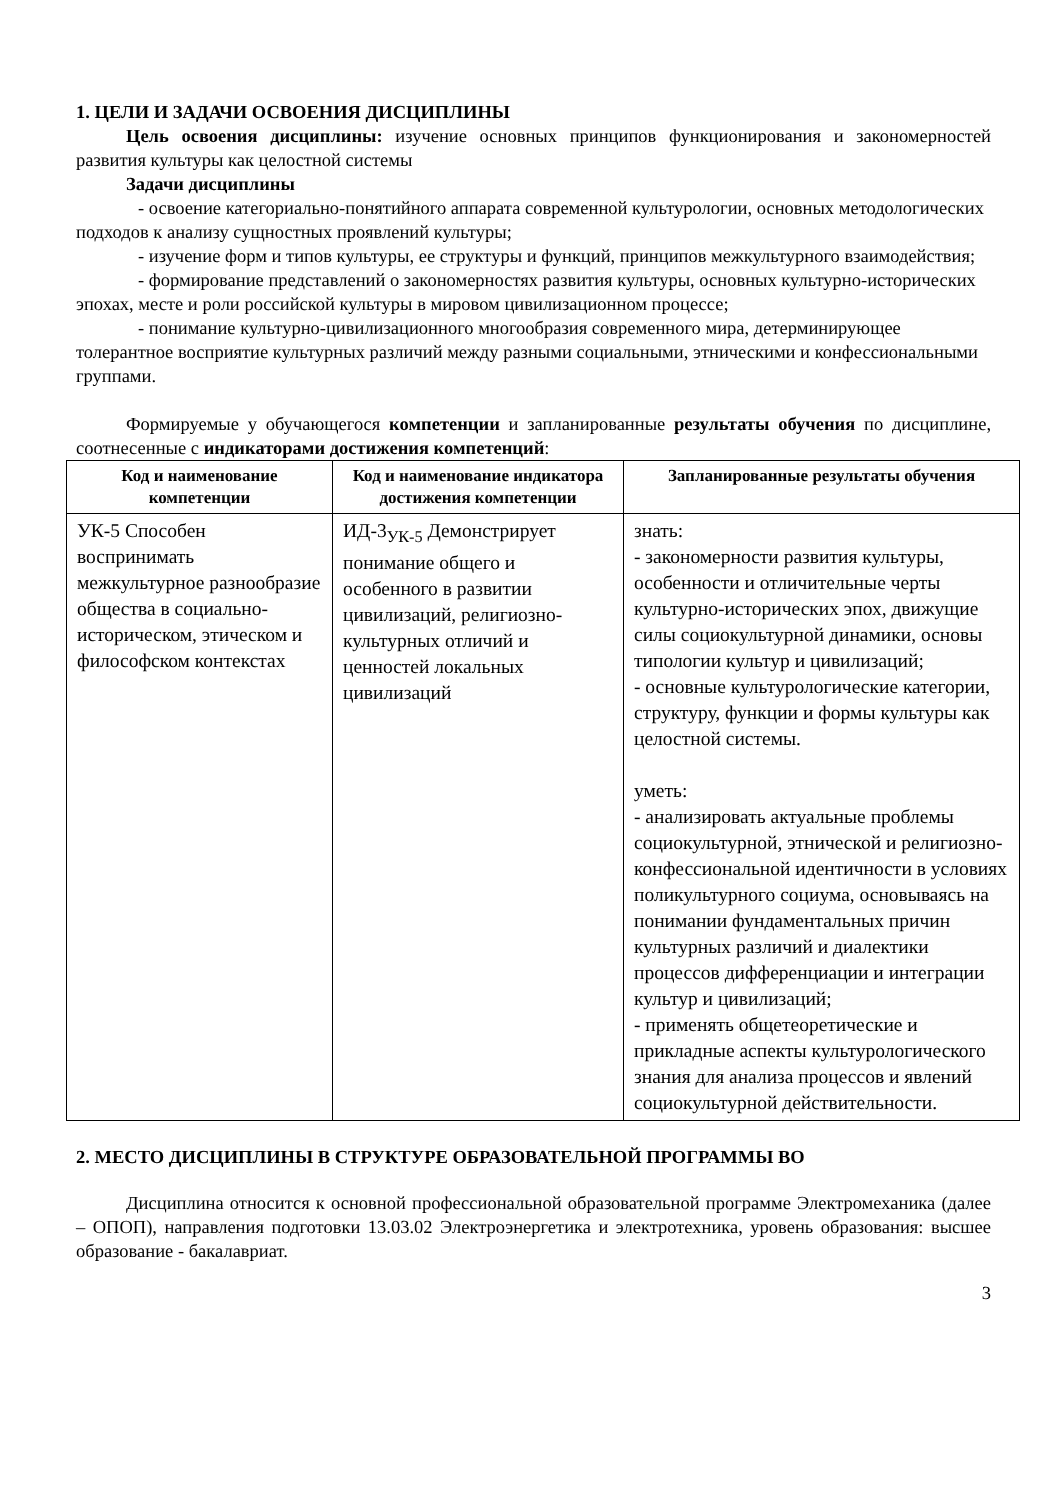1. ЦЕЛИ И ЗАДАЧИ ОСВОЕНИЯ ДИСЦИПЛИНЫ
Цель освоения дисциплины: изучение основных принципов функционирования и закономерностей развития культуры как целостной системы
Задачи дисциплины
- освоение категориально-понятийного аппарата современной культурологии, основных методологических подходов к анализу сущностных проявлений культуры;
- изучение форм и типов культуры, ее структуры и функций, принципов межкультурного взаимодействия;
- формирование представлений о закономерностях развития культуры, основных культурно-исторических эпохах, месте и роли российской культуры в мировом цивилизационном процессе;
- понимание культурно-цивилизационного многообразия современного мира, детерминирующее толерантное восприятие культурных различий между разными социальными, этническими и конфессиональными группами.
Формируемые у обучающегося компетенции и запланированные результаты обучения по дисциплине, соотнесенные с индикаторами достижения компетенций:
| Код и наименование компетенции | Код и наименование индикатора достижения компетенции | Запланированные результаты обучения |
| --- | --- | --- |
| УК-5 Способен воспринимать межкультурное разнообразие общества в социально-историческом, этическом и философском контекстах | ИД-3<sub>УК-5</sub> Демонстрирует понимание общего и особенного в развитии цивилизаций, религиозно-культурных отличий и ценностей локальных цивилизаций | знать: - закономерности развития культуры, особенности и отличительные черты культурно-исторических эпох, движущие силы социокультурной динамики, основы типологии культур и цивилизаций; - основные культурологические категории, структуру, функции и формы культуры как целостной системы. уметь: - анализировать актуальные проблемы социокультурной, этнической и религиозно-конфессиональной идентичности в условиях поликультурного социума, основываясь на понимании фундаментальных причин культурных различий и диалектики процессов дифференциации и интеграции культур и цивилизаций; - применять общетеоретические и прикладные аспекты культурологического знания для анализа процессов и явлений социокультурной действительности. |
2. МЕСТО ДИСЦИПЛИНЫ В СТРУКТУРЕ ОБРАЗОВАТЕЛЬНОЙ ПРОГРАММЫ ВО
Дисциплина относится к основной профессиональной образовательной программе Электромеханика (далее – ОПОП), направления подготовки 13.03.02 Электроэнергетика и электротехника, уровень образования: высшее образование - бакалавриат.
3